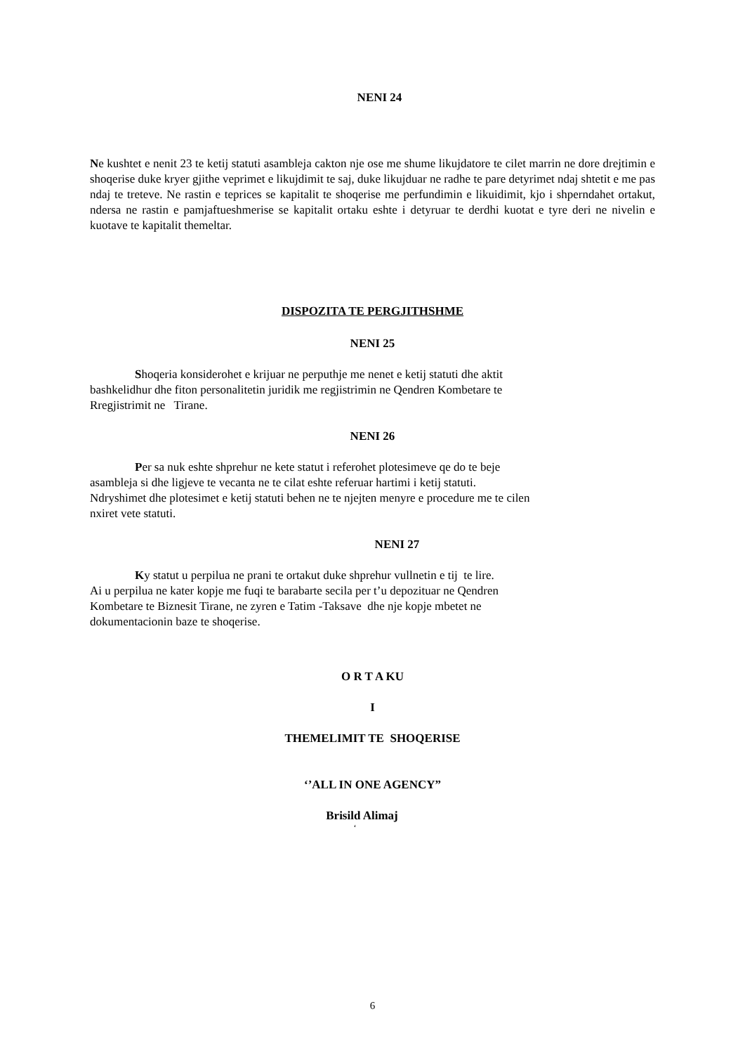NENI 24
Ne kushtet e nenit 23 te ketij statuti asambleja cakton nje ose me shume likujdatore te cilet marrin ne dore drejtimin e shoqerise duke kryer gjithe veprimet e likujdimit te saj, duke likujduar ne radhe te pare detyrimet ndaj shtetit e me pas ndaj te treteve. Ne rastin e teprices se kapitalit te shoqerise me perfundimin e likuidimit, kjo i shperndahet ortakut, ndersa ne rastin e pamjaftueshmerise se kapitalit ortaku eshte i detyruar te derdhi kuotat e tyre deri ne nivelin e kuotave te kapitalit themeltar.
DISPOZITA TE PERGJITHSHME
NENI 25
Shoqeria konsiderohet e krijuar ne perputhje me nenet e ketij statuti dhe aktit
bashkelidhur dhe fiton personalitetin juridik me regjistrimin ne Qendren Kombetare te
Rregjistrimit ne Tirane.
NENI 26
Per sa nuk eshte shprehur ne kete statut i referohet plotesimeve qe do te beje
asambleja si dhe ligjeve te vecanta ne te cilat eshte referuar hartimi i ketij statuti.
Ndryshimet dhe plotesimet e ketij statuti behen ne te njejten menyre e procedure me te cilen
nxiret vete statuti.
NENI 27
Ky statut u perpilua ne prani te ortakut duke shprehur vullnetin e tij te lire.
Ai u perpilua ne kater kopje me fuqi te barabarte secila per t’u depozituar ne Qendren
Kombetare te Biznesit Tirane, ne zyren e Tatim -Taksave dhe nje kopje mbetet ne
dokumentacionin baze te shoqerise.
O R T A KU
I
THEMELIMIT TE SHOQERISE
‘’ALL IN ONE AGENCY”
Brisild Alimaj
‘
6